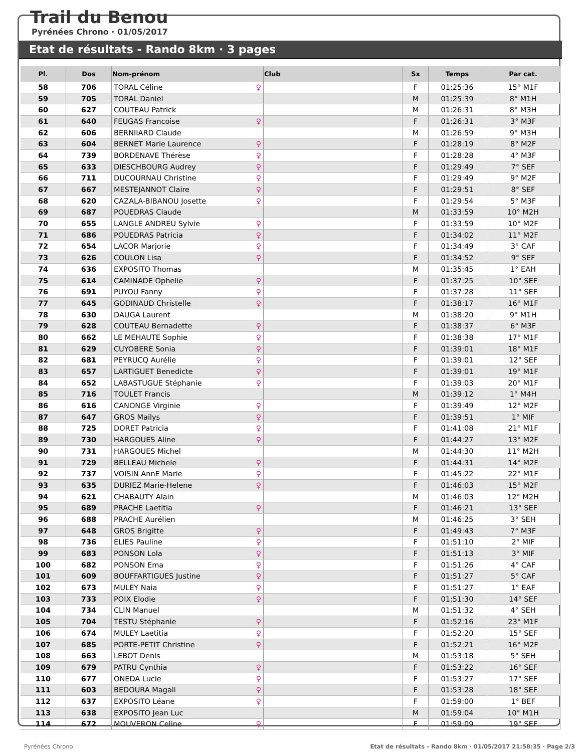Trail du Benou
Pyrénées Chrono · 01/05/2017
Etat de résultats - Rando 8km · 3 pages
| Pl. | Dos | Nom-prénom | Club | Sx | Temps | Par cat. |
| --- | --- | --- | --- | --- | --- | --- |
| 58 | 706 | TORAL Céline ♀ | | F | 01:25:36 | 15° M1F |
| 59 | 705 | TORAL Daniel | | M | 01:25:39 | 8° M1H |
| 60 | 627 | COUTEAU Patrick | | M | 01:26:31 | 8° M3H |
| 61 | 640 | FEUGAS Francoise ♀ | | F | 01:26:31 | 3° M3F |
| 62 | 606 | BERNIIARD Claude | | M | 01:26:59 | 9° M3H |
| 63 | 604 | BERNET Marie Laurence ♀ | | F | 01:28:19 | 8° M2F |
| 64 | 739 | BORDENAVE Thérèse ♀ | | F | 01:28:28 | 4° M3F |
| 65 | 633 | DIESCHBOURG Audrey ♀ | | F | 01:29:49 | 7° SEF |
| 66 | 711 | DUCOURNAU Christine ♀ | | F | 01:29:49 | 9° M2F |
| 67 | 667 | MESTEJANNOT Claire ♀ | | F | 01:29:51 | 8° SEF |
| 68 | 620 | CAZALA-BIBANOU Josette ♀ | | F | 01:29:54 | 5° M3F |
| 69 | 687 | POUEDRAS Claude | | M | 01:33:59 | 10° M2H |
| 70 | 655 | LANGLE ANDREU Sylvie ♀ | | F | 01:33:59 | 10° M2F |
| 71 | 686 | POUEDRAS Patricia ♀ | | F | 01:34:02 | 11° M2F |
| 72 | 654 | LACOR Marjorie ♀ | | F | 01:34:49 | 3° CAF |
| 73 | 626 | COULON Lisa ♀ | | F | 01:34:52 | 9° SEF |
| 74 | 636 | EXPOSITO Thomas | | M | 01:35:45 | 1° EAH |
| 75 | 614 | CAMINADE Ophelie ♀ | | F | 01:37:25 | 10° SEF |
| 76 | 691 | PUYOU Fanny ♀ | | F | 01:37:28 | 11° SEF |
| 77 | 645 | GODINAUD Christelle ♀ | | F | 01:38:17 | 16° M1F |
| 78 | 630 | DAUGA Laurent | | M | 01:38:20 | 9° M1H |
| 79 | 628 | COUTEAU Bernadette ♀ | | F | 01:38:37 | 6° M3F |
| 80 | 662 | LE MEHAUTE Sophie ♀ | | F | 01:38:38 | 17° M1F |
| 81 | 629 | CUYOBERE Sonia ♀ | | F | 01:39:01 | 18° M1F |
| 82 | 681 | PEYRUCQ Aurélie ♀ | | F | 01:39:01 | 12° SEF |
| 83 | 657 | LARTIGUET Benedicte ♀ | | F | 01:39:01 | 19° M1F |
| 84 | 652 | LABASTUGUE Stéphanie ♀ | | F | 01:39:03 | 20° M1F |
| 85 | 716 | TOULET Francis | | M | 01:39:12 | 1° M4H |
| 86 | 616 | CANONGE Virginie ♀ | | F | 01:39:49 | 12° M2F |
| 87 | 647 | GROS Mailys ♀ | | F | 01:39:51 | 1° MIF |
| 88 | 725 | DORET Patricia ♀ | | F | 01:41:08 | 21° M1F |
| 89 | 730 | HARGOUES Aline ♀ | | F | 01:44:27 | 13° M2F |
| 90 | 731 | HARGOUES Michel | | M | 01:44:30 | 11° M2H |
| 91 | 729 | BELLEAU Michele ♀ | | F | 01:44:31 | 14° M2F |
| 92 | 737 | VOISIN AnnE Marie ♀ | | F | 01:45:22 | 22° M1F |
| 93 | 635 | DURIEZ Marie-Helene ♀ | | F | 01:46:03 | 15° M2F |
| 94 | 621 | CHABAUTY Alain | | M | 01:46:03 | 12° M2H |
| 95 | 689 | PRACHE Laetitia ♀ | | F | 01:46:21 | 13° SEF |
| 96 | 688 | PRACHE Aurélien | | M | 01:46:25 | 3° SEH |
| 97 | 648 | GROS Brigitte ♀ | | F | 01:49:43 | 7° M3F |
| 98 | 736 | ELIES Pauline ♀ | | F | 01:51:10 | 2° MIF |
| 99 | 683 | PONSON Lola ♀ | | F | 01:51:13 | 3° MIF |
| 100 | 682 | PONSON Ema ♀ | | F | 01:51:26 | 4° CAF |
| 101 | 609 | BOUFFARTIGUES Justine ♀ | | F | 01:51:27 | 5° CAF |
| 102 | 673 | MULEY Naia ♀ | | F | 01:51:27 | 1° EAF |
| 103 | 733 | POIX Elodie ♀ | | F | 01:51:30 | 14° SEF |
| 104 | 734 | CLIN Manuel | | M | 01:51:32 | 4° SEH |
| 105 | 704 | TESTU Stéphanie ♀ | | F | 01:52:16 | 23° M1F |
| 106 | 674 | MULEY Laetitia ♀ | | F | 01:52:20 | 15° SEF |
| 107 | 685 | PORTE-PETIT Christine ♀ | | F | 01:52:21 | 16° M2F |
| 108 | 663 | LEBOT Denis | | M | 01:53:18 | 5° SEH |
| 109 | 679 | PATRU Cynthia ♀ | | F | 01:53:22 | 16° SEF |
| 110 | 677 | ONEDA Lucie ♀ | | F | 01:53:27 | 17° SEF |
| 111 | 603 | BEDOURA Magali ♀ | | F | 01:53:28 | 18° SEF |
| 112 | 637 | EXPOSITO Léane ♀ | | F | 01:59:00 | 1° BEF |
| 113 | 638 | EXPOSITO Jean Luc | | M | 01:59:04 | 10° M1H |
| 114 | 672 | MOUVERON Celine ♀ | | F | 01:59:09 | 19° SEF |
Pyrénées Chrono Etat de résultats - Rando 8km · 01/05/2017 21:58:35 · Page 2/3